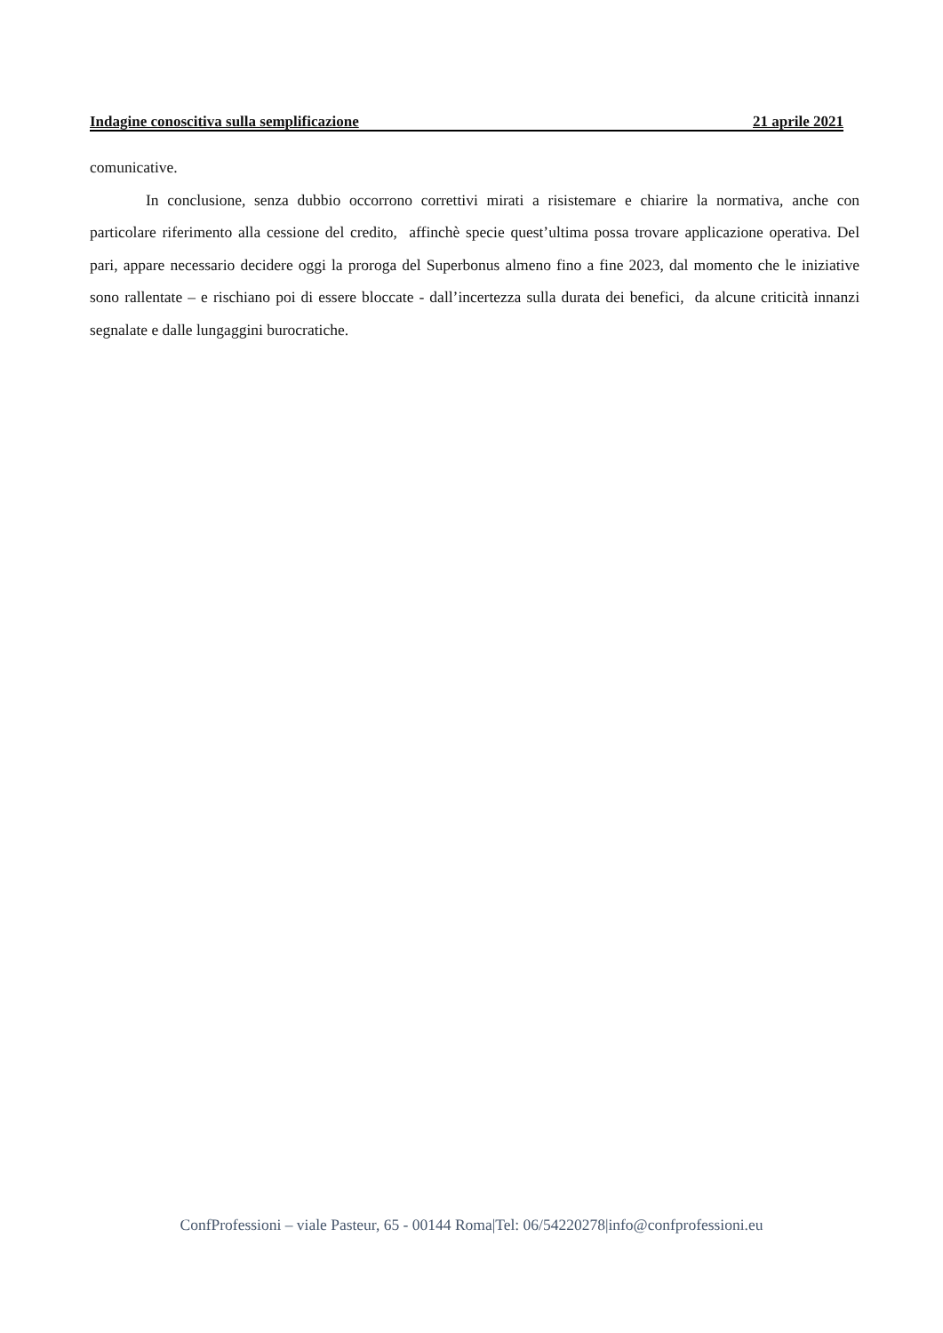Indagine conoscitiva sulla semplificazione 21 aprile 2021
comunicative.
In conclusione, senza dubbio occorrono correttivi mirati a risistemare e chiarire la normativa, anche con particolare riferimento alla cessione del credito, affinchè specie quest’ultima possa trovare applicazione operativa. Del pari, appare necessario decidere oggi la proroga del Superbonus almeno fino a fine 2023, dal momento che le iniziative sono rallentate – e rischiano poi di essere bloccate - dall’incertezza sulla durata dei benefici, da alcune criticità innanzi segnalate e dalle lungaggini burocratiche.
ConfProfessioni – viale Pasteur, 65 - 00144 Roma|Tel: 06/54220278|info@confprofessioni.eu